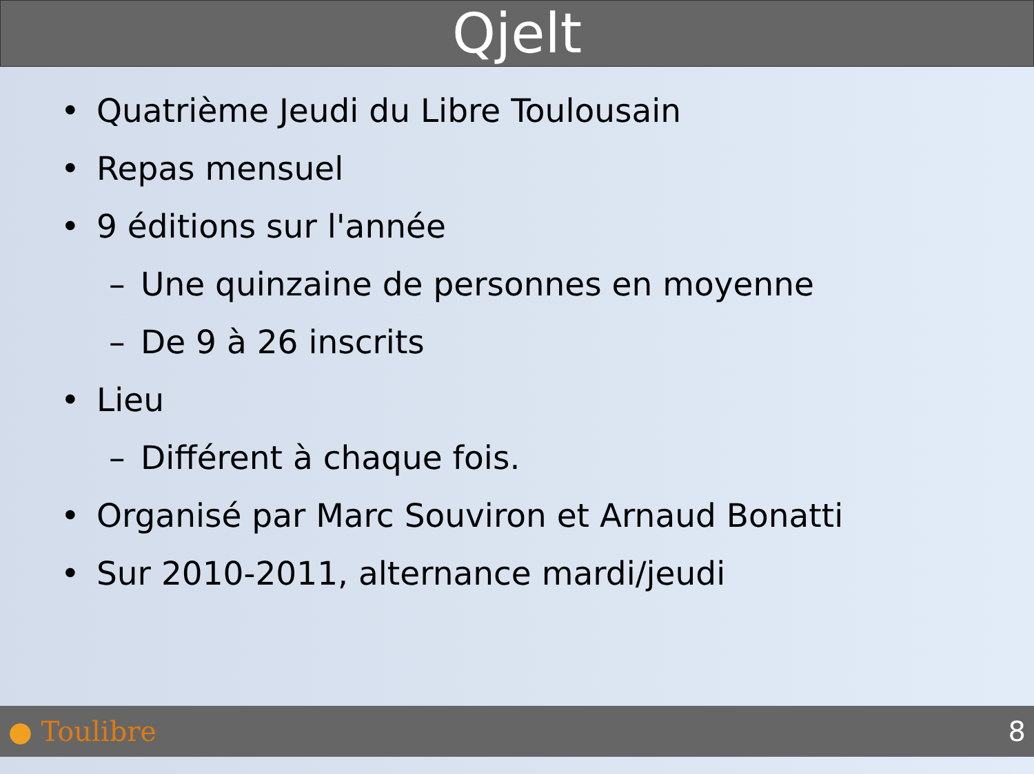Qjelt
• Quatrième Jeudi du Libre Toulousain
• Repas mensuel
• 9 éditions sur l'année
– Une quinzaine de personnes en moyenne
– De 9 à 26 inscrits
• Lieu
– Différent à chaque fois.
• Organisé par Marc Souviron et Arnaud Bonatti
• Sur 2010-2011, alternance mardi/jeudi
● Toulibre 8